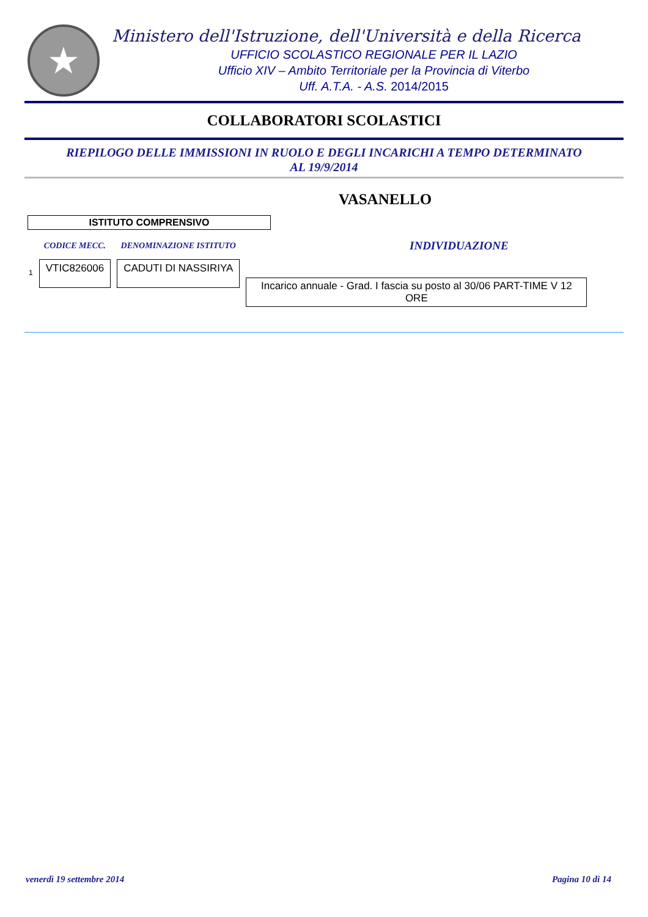★
Ministero dell'Istruzione, dell'Università e della Ricerca
UFFICIO SCOLASTICO REGIONALE PER IL LAZIO
Ufficio XIV – Ambito Territoriale per la Provincia di Viterbo
Uff. A.T.A. - A.S. 2014/2015
COLLABORATORI SCOLASTICI
RIEPILOGO DELLE IMMISSIONI IN RUOLO E DEGLI INCARICHI A TEMPO DETERMINATO
AL 19/9/2014
VASANELLO
ISTITUTO COMPRENSIVO
| | CODICE MECC. | DENOMINAZIONE ISTITUTO | INDIVIDUAZIONE |
| --- | --- | --- | --- |
| 1 | VTIC826006 | CADUTI DI NASSIRIYA | Incarico annuale - Grad. I fascia su posto al 30/06 PART-TIME V 12 ORE |
venerdì 19 settembre 2014 Pagina 10 di 14